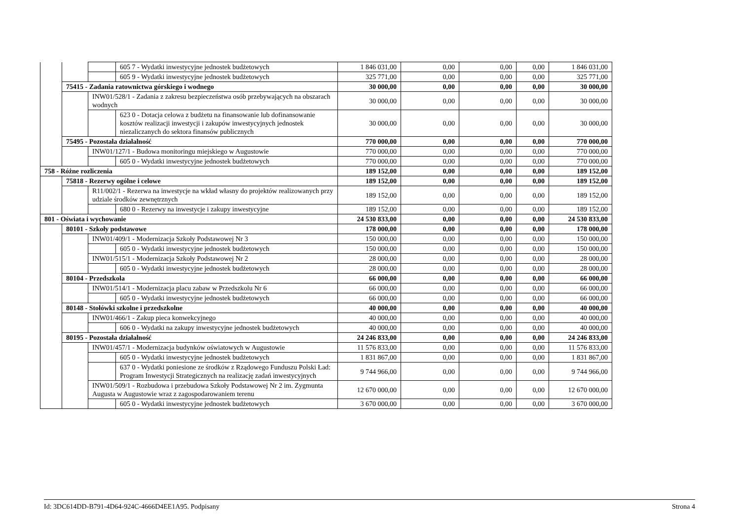| | | | 605 7 - Wydatki inwestycyjne jednostek budżetowych | 1 846 031,00 | 0,00 | 0,00 | 0,00 | 1 846 031,00 |
| | | | 605 9 - Wydatki inwestycyjne jednostek budżetowych | 325 771,00 | 0,00 | 0,00 | 0,00 | 325 771,00 |
| | 75415 - Zadania ratownictwa górskiego i wodnego | | | 30 000,00 | 0,00 | 0,00 | 0,00 | 30 000,00 |
| | | INW01/528/1 - Zadania z zakresu bezpieczeństwa osób przebywających na obszarach wodnych | | 30 000,00 | 0,00 | 0,00 | 0,00 | 30 000,00 |
| | | | 623 0 - Dotacja celowa z budżetu na finansowanie lub dofinansowanie kosztów realizacji inwestycji i zakupów inwestycyjnych jednostek niezaliczanych do sektora finansów publicznych | 30 000,00 | 0,00 | 0,00 | 0,00 | 30 000,00 |
| | 75495 - Pozostała działalność | | | 770 000,00 | 0,00 | 0,00 | 0,00 | 770 000,00 |
| | | INW01/127/1 - Budowa monitoringu miejskiego w Augustowie | | 770 000,00 | 0,00 | 0,00 | 0,00 | 770 000,00 |
| | | | 605 0 - Wydatki inwestycyjne jednostek budżetowych | 770 000,00 | 0,00 | 0,00 | 0,00 | 770 000,00 |
| 758 - Różne rozliczenia | | | | 189 152,00 | 0,00 | 0,00 | 0,00 | 189 152,00 |
| | 75818 - Rezerwy ogólne i celowe | | | 189 152,00 | 0,00 | 0,00 | 0,00 | 189 152,00 |
| | | R11/002/1 - Rezerwa na inwestycje na wkład własny do projektów realizowanych przy udziale środków zewnętrznych | | 189 152,00 | 0,00 | 0,00 | 0,00 | 189 152,00 |
| | | | 680 0 - Rezerwy na inwestycje i zakupy inwestycyjne | 189 152,00 | 0,00 | 0,00 | 0,00 | 189 152,00 |
| 801 - Oświata i wychowanie | | | | 24 530 833,00 | 0,00 | 0,00 | 0,00 | 24 530 833,00 |
| | 80101 - Szkoły podstawowe | | | 178 000,00 | 0,00 | 0,00 | 0,00 | 178 000,00 |
| | | INW01/409/1 - Modernizacja Szkoły Podstawowej Nr 3 | | 150 000,00 | 0,00 | 0,00 | 0,00 | 150 000,00 |
| | | | 605 0 - Wydatki inwestycyjne jednostek budżetowych | 150 000,00 | 0,00 | 0,00 | 0,00 | 150 000,00 |
| | | INW01/515/1 - Modernizacja Szkoły Podstawowej Nr 2 | | 28 000,00 | 0,00 | 0,00 | 0,00 | 28 000,00 |
| | | | 605 0 - Wydatki inwestycyjne jednostek budżetowych | 28 000,00 | 0,00 | 0,00 | 0,00 | 28 000,00 |
| | 80104 - Przedszkola | | | 66 000,00 | 0,00 | 0,00 | 0,00 | 66 000,00 |
| | | INW01/514/1 - Modernizacja placu zabaw w Przedszkolu Nr 6 | | 66 000,00 | 0,00 | 0,00 | 0,00 | 66 000,00 |
| | | | 605 0 - Wydatki inwestycyjne jednostek budżetowych | 66 000,00 | 0,00 | 0,00 | 0,00 | 66 000,00 |
| | 80148 - Stołówki szkolne i przedszkolne | | | 40 000,00 | 0,00 | 0,00 | 0,00 | 40 000,00 |
| | | INW01/466/1 - Zakup pieca konwekcyjnego | | 40 000,00 | 0,00 | 0,00 | 0,00 | 40 000,00 |
| | | | 606 0 - Wydatki na zakupy inwestycyjne jednostek budżetowych | 40 000,00 | 0,00 | 0,00 | 0,00 | 40 000,00 |
| | 80195 - Pozostała działalność | | | 24 246 833,00 | 0,00 | 0,00 | 0,00 | 24 246 833,00 |
| | | INW01/457/1 - Modernizacja budynków oświatowych w Augustowie | | 11 576 833,00 | 0,00 | 0,00 | 0,00 | 11 576 833,00 |
| | | | 605 0 - Wydatki inwestycyjne jednostek budżetowych | 1 831 867,00 | 0,00 | 0,00 | 0,00 | 1 831 867,00 |
| | | | 637 0 - Wydatki poniesione ze środków z Rządowego Funduszu Polski Ład: Program Inwestycji Strategicznych na realizację zadań inwestycyjnych | 9 744 966,00 | 0,00 | 0,00 | 0,00 | 9 744 966,00 |
| | | INW01/509/1 - Rozbudowa i przebudowa Szkoły Podstawowej Nr 2 im. Zygmunta Augusta w Augustowie wraz z zagospodarowaniem terenu | | 12 670 000,00 | 0,00 | 0,00 | 0,00 | 12 670 000,00 |
| | | | 605 0 - Wydatki inwestycyjne jednostek budżetowych | 3 670 000,00 | 0,00 | 0,00 | 0,00 | 3 670 000,00 |
Id: 3DC614DD-B791-4D64-924C-4666D4EE1A95. Podpisany Strona 4